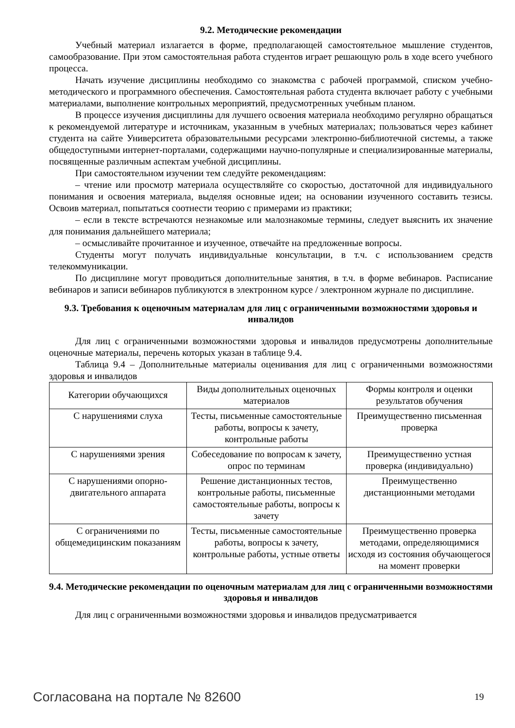9.2. Методические рекомендации
Учебный материал излагается в форме, предполагающей самостоятельное мышление студентов, самообразование. При этом самостоятельная работа студентов играет решающую роль в ходе всего учебного процесса.
Начать изучение дисциплины необходимо со знакомства с рабочей программой, списком учебно-методического и программного обеспечения. Самостоятельная работа студента включает работу с учебными материалами, выполнение контрольных мероприятий, предусмотренных учебным планом.
В процессе изучения дисциплины для лучшего освоения материала необходимо регулярно обращаться к рекомендуемой литературе и источникам, указанным в учебных материалах; пользоваться через кабинет студента на сайте Университета образовательными ресурсами электронно-библиотечной системы, а также общедоступными интернет-порталами, содержащими научно-популярные и специализированные материалы, посвященные различным аспектам учебной дисциплины.
При самостоятельном изучении тем следуйте рекомендациям:
– чтение или просмотр материала осуществляйте со скоростью, достаточной для индивидуального понимания и освоения материала, выделяя основные идеи; на основании изученного составить тезисы. Освоив материал, попытаться соотнести теорию с примерами из практики;
– если в тексте встречаются незнакомые или малознакомые термины, следует выяснить их значение для понимания дальнейшего материала;
– осмысливайте прочитанное и изученное, отвечайте на предложенные вопросы.
Студенты могут получать индивидуальные консультации, в т.ч. с использованием средств телекоммуникации.
По дисциплине могут проводиться дополнительные занятия, в т.ч. в форме вебинаров. Расписание вебинаров и записи вебинаров публикуются в электронном курсе / электронном журнале по дисциплине.
9.3. Требования к оценочным материалам для лиц с ограниченными возможностями здоровья и инвалидов
Для лиц с ограниченными возможностями здоровья и инвалидов предусмотрены дополнительные оценочные материалы, перечень которых указан в таблице 9.4.
Таблица 9.4 – Дополнительные материалы оценивания для лиц с ограниченными возможностями здоровья и инвалидов
| Категории обучающихся | Виды дополнительных оценочных материалов | Формы контроля и оценки результатов обучения |
| С нарушениями слуха | Тесты, письменные самостоятельные работы, вопросы к зачету, контрольные работы | Преимущественно письменная проверка |
| С нарушениями зрения | Собеседование по вопросам к зачету, опрос по терминам | Преимущественно устная проверка (индивидуально) |
| С нарушениями опорно-двигательного аппарата | Решение дистанционных тестов, контрольные работы, письменные самостоятельные работы, вопросы к зачету | Преимущественно дистанционными методами |
| С ограничениями по общемедицинским показаниям | Тесты, письменные самостоятельные работы, вопросы к зачету, контрольные работы, устные ответы | Преимущественно проверка методами, определяющимися исходя из состояния обучающегося на момент проверки |
9.4. Методические рекомендации по оценочным материалам для лиц с ограниченными возможностями здоровья и инвалидов
Для лиц с ограниченными возможностями здоровья и инвалидов предусматривается
Согласована на портале № 82600 19